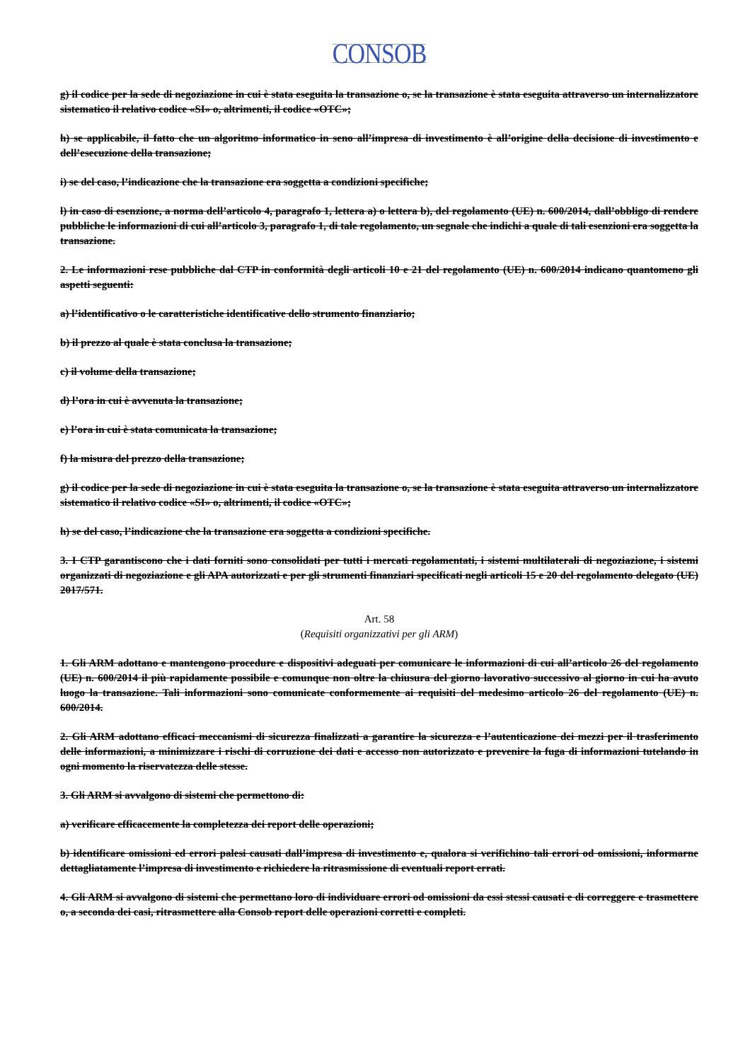CONSOB
g) il codice per la sede di negoziazione in cui è stata eseguita la transazione o, se la transazione è stata eseguita attraverso un internalizzatore sistematico il relativo codice «SI» o, altrimenti, il codice «OTC»;
h) se applicabile, il fatto che un algoritmo informatico in seno all’impresa di investimento è all’origine della decisione di investimento e dell’esecuzione della transazione;
i) se del caso, l’indicazione che la transazione era soggetta a condizioni specifiche;
l) in caso di esenzione, a norma dell’articolo 4, paragrafo 1, lettera a) o lettera b), del regolamento (UE) n. 600/2014, dall’obbligo di rendere pubbliche le informazioni di cui all’articolo 3, paragrafo 1, di tale regolamento, un segnale che indichi a quale di tali esenzioni era soggetta la transazione.
2. Le informazioni rese pubbliche dal CTP in conformità degli articoli 10 e 21 del regolamento (UE) n. 600/2014 indicano quantomeno gli aspetti seguenti:
a) l’identificativo o le caratteristiche identificative dello strumento finanziario;
b) il prezzo al quale è stata conclusa la transazione;
c) il volume della transazione;
d) l’ora in cui è avvenuta la transazione;
e) l’ora in cui è stata comunicata la transazione;
f) la misura del prezzo della transazione;
g) il codice per la sede di negoziazione in cui è stata eseguita la transazione o, se la transazione è stata eseguita attraverso un internalizzatore sistematico il relativo codice «SI» o, altrimenti, il codice «OTC»;
h) se del caso, l’indicazione che la transazione era soggetta a condizioni specifiche.
3. I CTP garantiscono che i dati forniti sono consolidati per tutti i mercati regolamentati, i sistemi multilaterali di negoziazione, i sistemi organizzati di negoziazione e gli APA autorizzati e per gli strumenti finanziari specificati negli articoli 15 e 20 del regolamento delegato (UE) 2017/571.
Art. 58
(Requisiti organizzativi per gli ARM)
1. Gli ARM adottano e mantengono procedure e dispositivi adeguati per comunicare le informazioni di cui all’articolo 26 del regolamento (UE) n. 600/2014 il più rapidamente possibile e comunque non oltre la chiusura del giorno lavorativo successivo al giorno in cui ha avuto luogo la transazione. Tali informazioni sono comunicate conformemente ai requisiti del medesimo articolo 26 del regolamento (UE) n. 600/2014.
2. Gli ARM adottano efficaci meccanismi di sicurezza finalizzati a garantire la sicurezza e l’autenticazione dei mezzi per il trasferimento delle informazioni, a minimizzare i rischi di corruzione dei dati e accesso non autorizzato e prevenire la fuga di informazioni tutelando in ogni momento la riservatezza delle stesse.
3. Gli ARM si avvalgono di sistemi che permettono di:
a) verificare efficacemente la completezza dei report delle operazioni;
b) identificare omissioni ed errori palesi causati dall’impresa di investimento e, qualora si verifichino tali errori od omissioni, informarne dettagliatamente l’impresa di investimento e richiedere la ritrasmissione di eventuali report errati.
4. Gli ARM si avvalgono di sistemi che permettano loro di individuare errori od omissioni da essi stessi causati e di correggere e trasmettere o, a seconda dei casi, ritrasmettere alla Consob report delle operazioni corretti e completi.